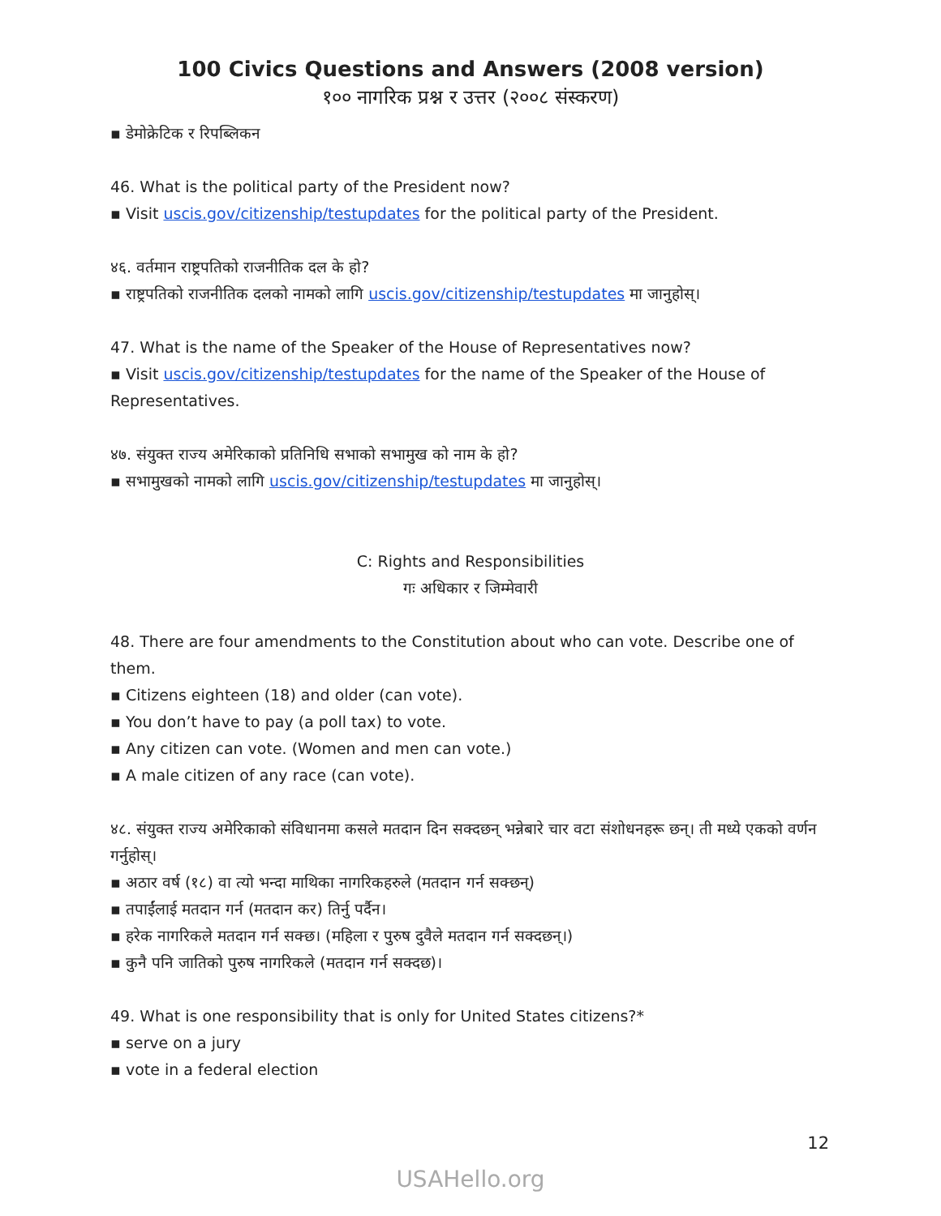100 Civics Questions and Answers (2008 version)
१०० नागरिक प्रश्न र उत्तर (२००८ संस्करण)
▪ डेमोक्रेटिक र रिपब्लिकन
46. What is the political party of the President now?
▪ Visit uscis.gov/citizenship/testupdates for the political party of the President.
४६. वर्तमान राष्ट्रपतिको राजनीतिक दल के हो?
▪ राष्ट्रपतिको राजनीतिक दलको नामको लागि uscis.gov/citizenship/testupdates मा जानुहोस्।
47. What is the name of the Speaker of the House of Representatives now?
▪ Visit uscis.gov/citizenship/testupdates for the name of the Speaker of the House of Representatives.
४७. संयुक्त राज्य अमेरिकाको प्रतिनिधि सभाको सभामुख को नाम के हो?
▪ सभामुखको नामको लागि uscis.gov/citizenship/testupdates मा जानुहोस्।
C: Rights and Responsibilities
गः अधिकार र जिम्मेवारी
48. There are four amendments to the Constitution about who can vote. Describe one of them.
▪ Citizens eighteen (18) and older (can vote).
▪ You don’t have to pay (a poll tax) to vote.
▪ Any citizen can vote. (Women and men can vote.)
▪ A male citizen of any race (can vote).
४८. संयुक्त राज्य अमेरिकाको संविधानमा कसले मतदान दिन सक्दछन् भन्नेबारे चार वटा संशोधनहरू छन्। ती मध्ये एकको वर्णन गर्नुहोस्।
▪ अठार वर्ष (१८) वा त्यो भन्दा माथिका नागरिकहरुले (मतदान गर्न सक्छन्)
▪ तपाईंलाई मतदान गर्न (मतदान कर) तिर्नु पर्दैन।
▪ हरेक नागरिकले मतदान गर्न सक्छ। (महिला र पुरुष दुवैले मतदान गर्न सक्दछन्।)
▪ कुनै पनि जातिको पुरुष नागरिकले (मतदान गर्न सक्दछ)।
49. What is one responsibility that is only for United States citizens?*
▪ serve on a jury
▪ vote in a federal election
12
USAHello.org